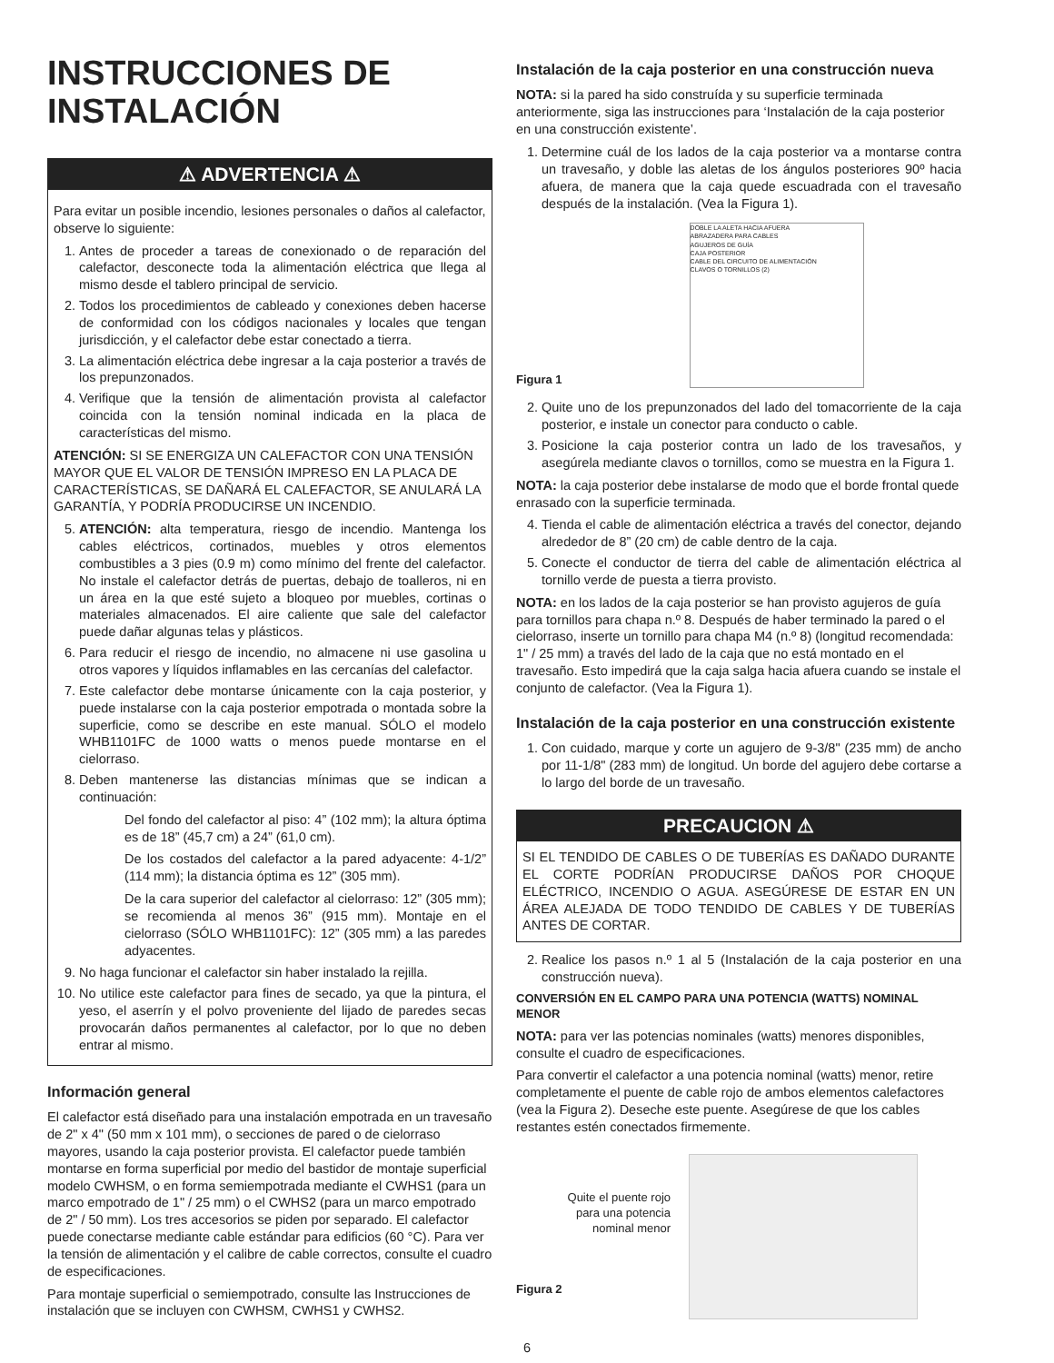INSTRUCCIONES DE INSTALACIÓN
⚠ ADVERTENCIA ⚠
Para evitar un posible incendio, lesiones personales o daños al calefactor, observe lo siguiente:
1. Antes de proceder a tareas de conexionado o de reparación del calefactor, desconecte toda la alimentación eléctrica que llega al mismo desde el tablero principal de servicio.
2. Todos los procedimientos de cableado y conexiones deben hacerse de conformidad con los códigos nacionales y locales que tengan jurisdicción, y el calefactor debe estar conectado a tierra.
3. La alimentación eléctrica debe ingresar a la caja posterior a través de los prepunzonados.
4. Verifique que la tensión de alimentación provista al calefactor coincida con la tensión nominal indicada en la placa de características del mismo.
ATENCIÓN: SI SE ENERGIZA UN CALEFACTOR CON UNA TENSIÓN MAYOR QUE EL VALOR DE TENSIÓN IMPRESO EN LA PLACA DE CARACTERÍSTICAS, SE DAÑARÁ EL CALEFACTOR, SE ANULARÁ LA GARANTÍA, Y PODRÍA PRODUCIRSE UN INCENDIO.
5. ATENCIÓN: alta temperatura, riesgo de incendio. Mantenga los cables eléctricos, cortinados, muebles y otros elementos combustibles a 3 pies (0.9 m) como mínimo del frente del calefactor. No instale el calefactor detrás de puertas, debajo de toalleros, ni en un área en la que esté sujeto a bloqueo por muebles, cortinas o materiales almacenados. El aire caliente que sale del calefactor puede dañar algunas telas y plásticos.
6. Para reducir el riesgo de incendio, no almacene ni use gasolina u otros vapores y líquidos inflamables en las cercanías del calefactor.
7. Este calefactor debe montarse únicamente con la caja posterior, y puede instalarse con la caja posterior empotrada o montada sobre la superficie, como se describe en este manual. SÓLO el modelo WHB1101FC de 1000 watts o menos puede montarse en el cielorraso.
8. Deben mantenerse las distancias mínimas que se indican a continuación:
Del fondo del calefactor al piso: 4” (102 mm); la altura óptima es de 18” (45,7 cm) a 24” (61,0 cm).
De los costados del calefactor a la pared adyacente: 4-1/2” (114 mm); la distancia óptima es 12” (305 mm).
De la cara superior del calefactor al cielorraso: 12” (305 mm); se recomienda al menos 36” (915 mm). Montaje en el cielorraso (SÓLO WHB1101FC): 12” (305 mm) a las paredes adyacentes.
9. No haga funcionar el calefactor sin haber instalado la rejilla.
10. No utilice este calefactor para fines de secado, ya que la pintura, el yeso, el aserrín y el polvo proveniente del lijado de paredes secas provocarán daños permanentes al calefactor, por lo que no deben entrar al mismo.
Información general
El calefactor está diseñado para una instalación empotrada en un travesaño de 2" x 4" (50 mm x 101 mm), o secciones de pared o de cielorraso mayores, usando la caja posterior provista. El calefactor puede también montarse en forma superficial por medio del bastidor de montaje superficial modelo CWHSM, o en forma semiempotrada mediante el CWHS1 (para un marco empotrado de 1" / 25 mm) o el CWHS2 (para un marco empotrado de 2" / 50 mm). Los tres accesorios se piden por separado. El calefactor puede conectarse mediante cable estándar para edificios (60 °C). Para ver la tensión de alimentación y el calibre de cable correctos, consulte el cuadro de especificaciones.
Para montaje superficial o semiempotrado, consulte las Instrucciones de instalación que se incluyen con CWHSM, CWHS1 y CWHS2.
Instalación de la caja posterior en una construcción nueva
NOTA: si la pared ha sido construída y su superficie terminada anteriormente, siga las instrucciones para ‘Instalación de la caja posterior en una construcción existente’.
1. Determine cuál de los lados de la caja posterior va a montarse contra un travesaño, y doble las aletas de los ángulos posteriores 90º hacia afuera, de manera que la caja quede escuadrada con el travesaño después de la instalación. (Vea la Figura 1).
Figura 1
DOBLE LA ALETA HACIA AFUERA
ABRAZADERA PARA CABLES
AGUJEROS DE GUÍA
CAJA POSTERIOR
CABLE DEL CIRCUITO DE ALIMENTACIÓN
CLAVOS O TORNILLOS (2)
2. Quite uno de los prepunzonados del lado del tomacorriente de la caja posterior, e instale un conector para conducto o cable.
3. Posicione la caja posterior contra un lado de los travesaños, y asegúrela mediante clavos o tornillos, como se muestra en la Figura 1.
NOTA: la caja posterior debe instalarse de modo que el borde frontal quede enrasado con la superficie terminada.
4. Tienda el cable de alimentación eléctrica a través del conector, dejando alrededor de 8” (20 cm) de cable dentro de la caja.
5. Conecte el conductor de tierra del cable de alimentación eléctrica al tornillo verde de puesta a tierra provisto.
NOTA: en los lados de la caja posterior se han provisto agujeros de guía para tornillos para chapa n.º 8. Después de haber terminado la pared o el cielorraso, inserte un tornillo para chapa M4 (n.º 8) (longitud recomendada: 1" / 25 mm) a través del lado de la caja que no está montado en el travesaño. Esto impedirá que la caja salga hacia afuera cuando se instale el conjunto de calefactor. (Vea la Figura 1).
Instalación de la caja posterior en una construcción existente
1. Con cuidado, marque y corte un agujero de 9-3/8" (235 mm) de ancho por 11-1/8" (283 mm) de longitud. Un borde del agujero debe cortarse a lo largo del borde de un travesaño.
PRECAUCION ⚠
SI EL TENDIDO DE CABLES O DE TUBERÍAS ES DAÑADO DURANTE EL CORTE PODRÍAN PRODUCIRSE DAÑOS POR CHOQUE ELÉCTRICO, INCENDIO O AGUA. ASEGÚRESE DE ESTAR EN UN ÁREA ALEJADA DE TODO TENDIDO DE CABLES Y DE TUBERÍAS ANTES DE CORTAR.
2. Realice los pasos n.º 1 al 5 (Instalación de la caja posterior en una construcción nueva).
CONVERSIÓN EN EL CAMPO PARA UNA POTENCIA (WATTS) NOMINAL MENOR
NOTA: para ver las potencias nominales (watts) menores disponibles, consulte el cuadro de especificaciones.
Para convertir el calefactor a una potencia nominal (watts) menor, retire completamente el puente de cable rojo de ambos elementos calefactores (vea la Figura 2). Deseche este puente. Asegúrese de que los cables restantes estén conectados firmemente.
Quite el puente rojo para una potencia nominal menor
Figura 2
6